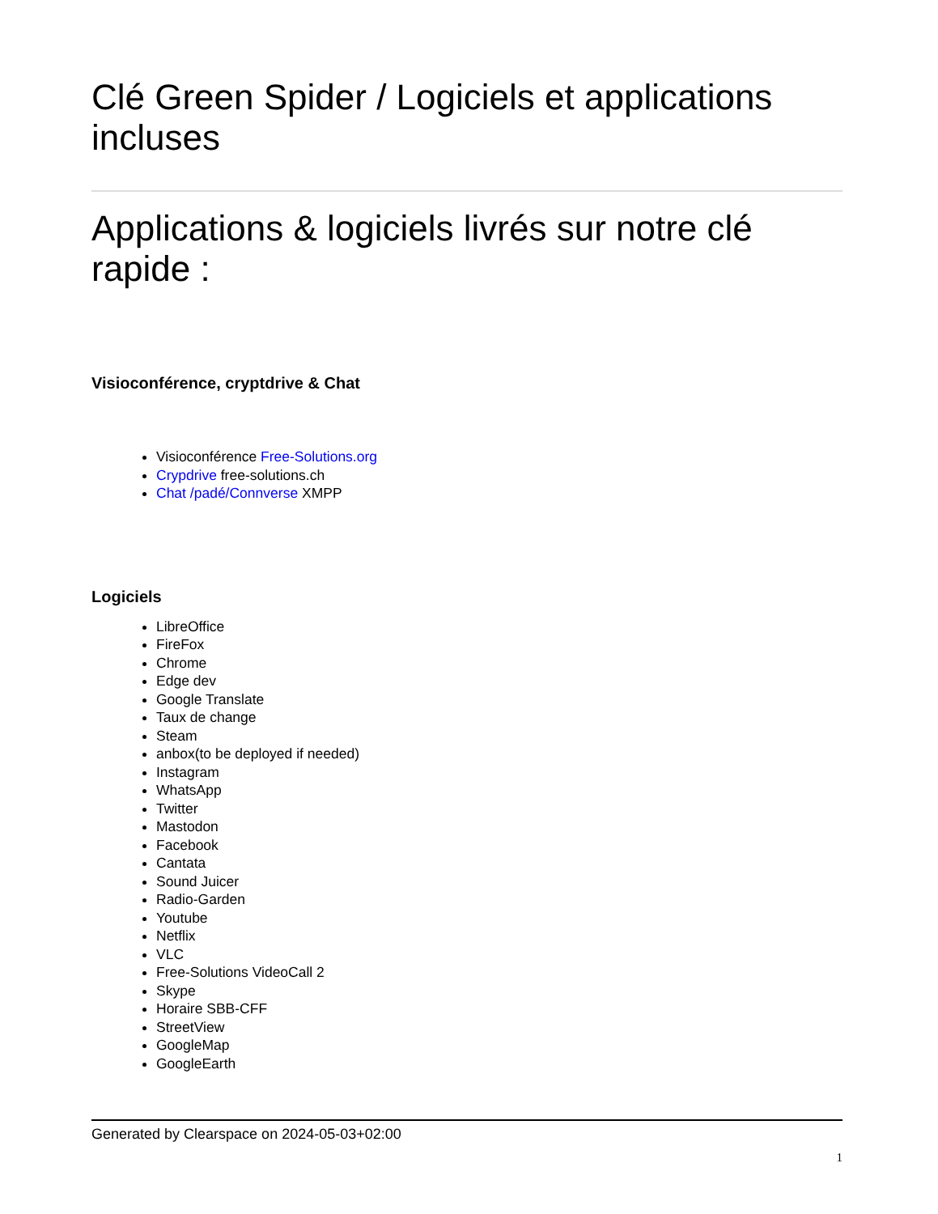Clé Green Spider / Logiciels et applications incluses
Applications & logiciels livrés sur notre clé rapide :
Visioconférence, cryptdrive & Chat
Visioconférence Free-Solutions.org
Crypdrive free-solutions.ch
Chat /padé/Connverse XMPP
Logiciels
LibreOffice
FireFox
Chrome
Edge dev
Google Translate
Taux de change
Steam
anbox(to be deployed if needed)
Instagram
WhatsApp
Twitter
Mastodon
Facebook
Cantata
Sound Juicer
Radio-Garden
Youtube
Netflix
VLC
Free-Solutions VideoCall 2
Skype
Horaire SBB-CFF
StreetView
GoogleMap
GoogleEarth
Generated by Clearspace on 2024-05-03+02:00
1